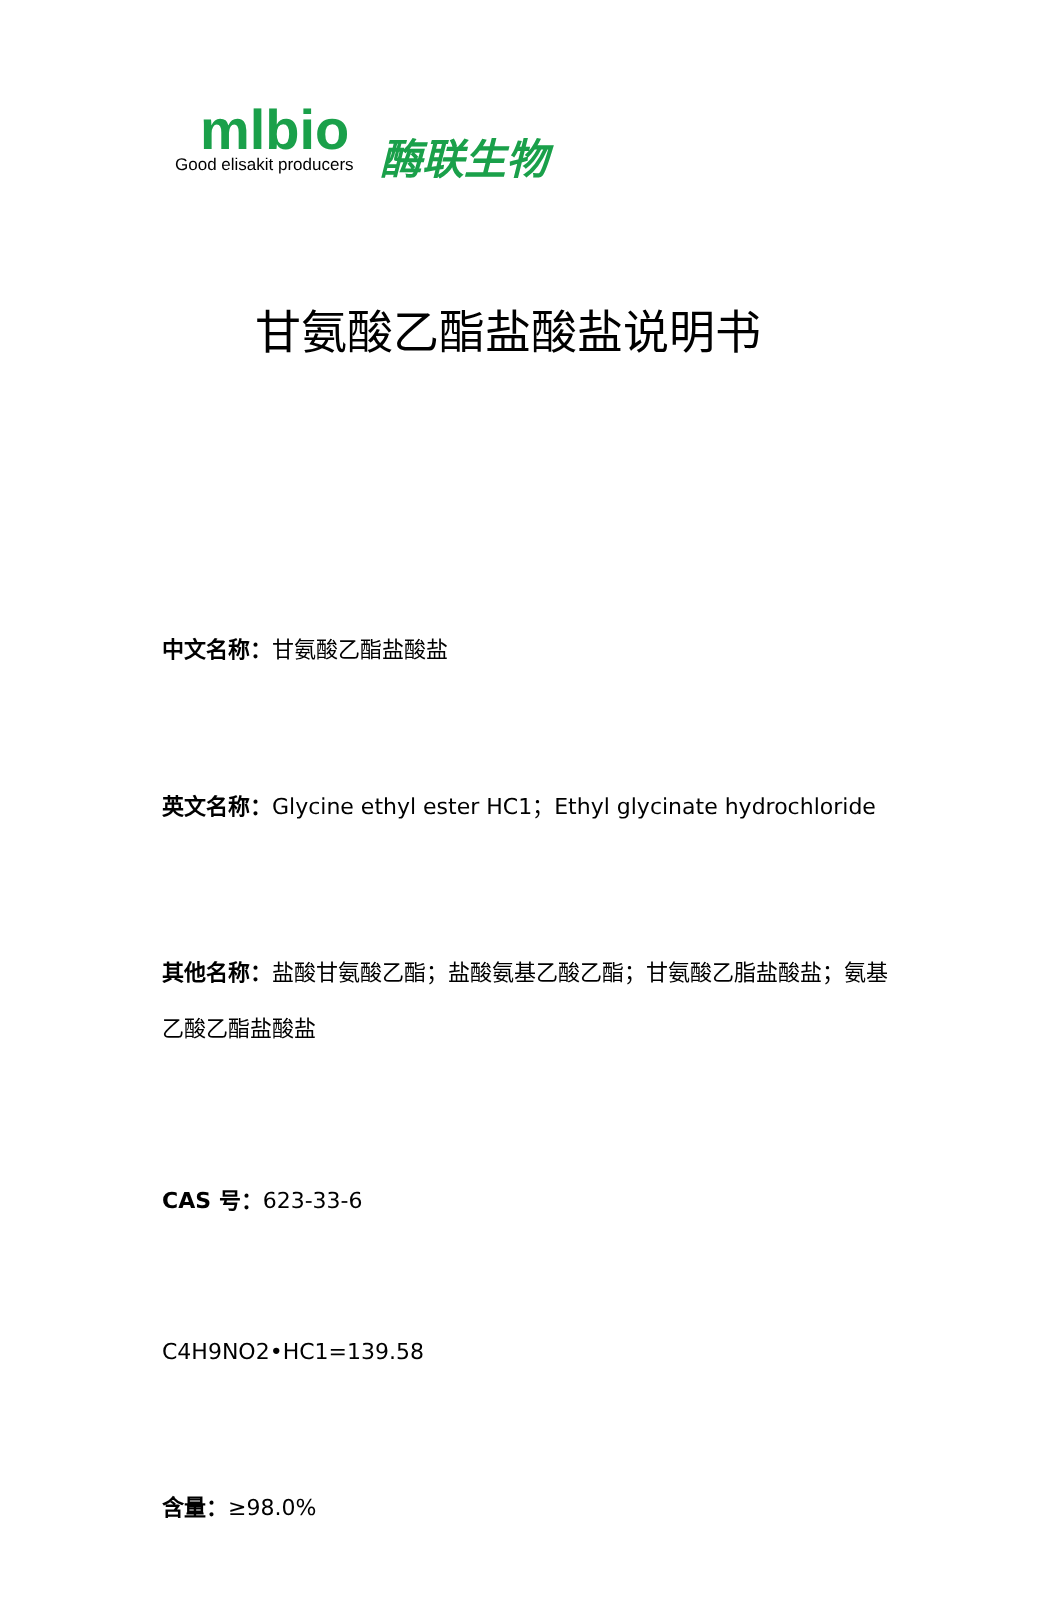mlbio
Good elisakit producers
酶联生物
甘氨酸乙酯盐酸盐说明书
中文名称：甘氨酸乙酯盐酸盐
英文名称：Glycine ethyl ester HC1；Ethyl glycinate hydrochloride
其他名称：盐酸甘氨酸乙酯；盐酸氨基乙酸乙酯；甘氨酸乙脂盐酸盐；氨基乙酸乙酯盐酸盐
CAS 号：623-33-6
C4H9NO2•HC1=139.58
含量：≥98.0%